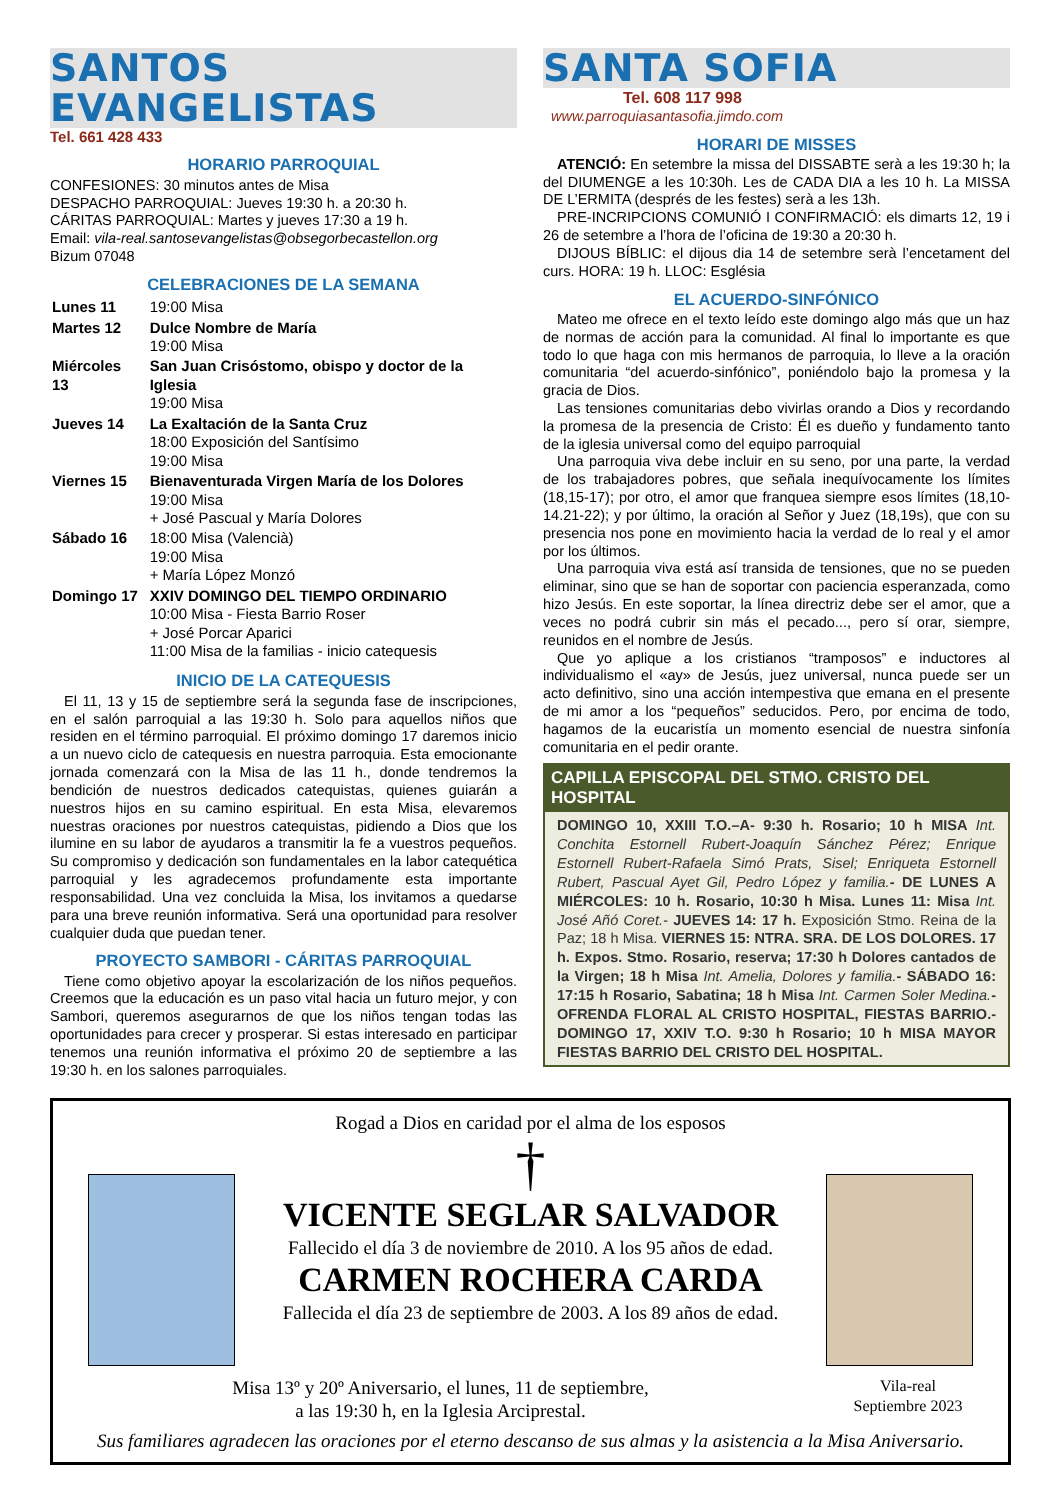SANTOS
EVANGELISTAS
Tel. 661 428 433
HORARIO PARROQUIAL
CONFESIONES: 30 minutos antes de Misa
DESPACHO PARROQUIAL: Jueves 19:30 h. a 20:30 h.
CÁRITAS PARROQUIAL: Martes y jueves 17:30 a 19 h.
Email: vila-real.santosevangelistas@obsegorbecastellon.org
Bizum 07048
CELEBRACIONES DE LA SEMANA
| Lunes 11 | 19:00 Misa |
| Martes 12 | Dulce Nombre de María 19:00 Misa |
| Miércoles 13 | San Juan Crisóstomo, obispo y doctor de la Iglesia 19:00 Misa |
| Jueves 14 | La Exaltación de la Santa Cruz 18:00 Exposición del Santísimo 19:00 Misa |
| Viernes 15 | Bienaventurada Virgen María de los Dolores 19:00 Misa + José Pascual y María Dolores |
| Sábado 16 | 18:00 Misa (Valencià) 19:00 Misa + María López Monzó |
| Domingo 17 | XXIV DOMINGO DEL TIEMPO ORDINARIO 10:00 Misa - Fiesta Barrio Roser + José Porcar Aparici 11:00 Misa de la familias - inicio catequesis |
INICIO DE LA CATEQUESIS
El 11, 13 y 15 de septiembre será la segunda fase de inscripciones, en el salón parroquial a las 19:30 h. Solo para aquellos niños que residen en el término parroquial. El próximo domingo 17 daremos inicio a un nuevo ciclo de catequesis en nuestra parroquia. Esta emocionante jornada comenzará con la Misa de las 11 h., donde tendremos la bendición de nuestros dedicados catequistas, quienes guiarán a nuestros hijos en su camino espiritual. En esta Misa, elevaremos nuestras oraciones por nuestros catequistas, pidiendo a Dios que los ilumine en su labor de ayudaros a transmitir la fe a vuestros pequeños. Su compromiso y dedicación son fundamentales en la labor catequética parroquial y les agradecemos profundamente esta importante responsabilidad. Una vez concluida la Misa, los invitamos a quedarse para una breve reunión informativa. Será una oportunidad para resolver cualquier duda que puedan tener.
PROYECTO SAMBORI - CÁRITAS PARROQUIAL
Tiene como objetivo apoyar la escolarización de los niños pequeños. Creemos que la educación es un paso vital hacia un futuro mejor, y con Sambori, queremos asegurarnos de que los niños tengan todas las oportunidades para crecer y prosperar. Si estas interesado en participar tenemos una reunión informativa el próximo 20 de septiembre a las 19:30 h. en los salones parroquiales.
SANTA SOFIA
Tel. 608 117 998
www.parroquiasantasofia.jimdo.com
HORARI DE MISSES
ATENCIÓ: En setembre la missa del DISSABTE serà a les 19:30 h; la del DIUMENGE a les 10:30h. Les de CADA DIA a les 10 h. La MISSA DE L’ERMITA (després de les festes) serà a les 13h.
PRE-INCRIPCIONS COMUNIÓ I CONFIRMACIÓ: els dimarts 12, 19 i 26 de setembre a l’hora de l’oficina de 19:30 a 20:30 h.
DIJOUS BÍBLIC: el dijous dia 14 de setembre serà l’encetament del curs. HORA: 19 h. LLOC: Església
EL ACUERDO-SINFÓNICO
Mateo me ofrece en el texto leído este domingo algo más que un haz de normas de acción para la comunidad. Al final lo importante es que todo lo que haga con mis hermanos de parroquia, lo lleve a la oración comunitaria “del acuerdo-sinfónico”, poniéndolo bajo la promesa y la gracia de Dios.
Las tensiones comunitarias debo vivirlas orando a Dios y recordando la promesa de la presencia de Cristo: Él es dueño y fundamento tanto de la iglesia universal como del equipo parroquial
Una parroquia viva debe incluir en su seno, por una parte, la verdad de los trabajadores pobres, que señala inequívocamente los límites (18,15-17); por otro, el amor que franquea siempre esos límites (18,10-14.21-22); y por último, la oración al Señor y Juez (18,19s), que con su presencia nos pone en movimiento hacia la verdad de lo real y el amor por los últimos.
Una parroquia viva está así transida de tensiones, que no se pueden eliminar, sino que se han de soportar con paciencia esperanzada, como hizo Jesús. En este soportar, la línea directriz debe ser el amor, que a veces no podrá cubrir sin más el pecado..., pero sí orar, siempre, reunidos en el nombre de Jesús.
Que yo aplique a los cristianos “tramposos” e inductores al individualismo el «ay» de Jesús, juez universal, nunca puede ser un acto definitivo, sino una acción intempestiva que emana en el presente de mi amor a los “pequeños” seducidos. Pero, por encima de todo, hagamos de la eucaristía un momento esencial de nuestra sinfonía comunitaria en el pedir orante.
CAPILLA EPISCOPAL DEL STMO. CRISTO DEL HOSPITAL
DOMINGO 10, XXIII T.O.–A- 9:30 h. Rosario; 10 h MISA Int. Conchita Estornell Rubert-Joaquín Sánchez Pérez; Enrique Estornell Rubert-Rafaela Simó Prats, Sisel; Enriqueta Estornell Rubert, Pascual Ayet Gil, Pedro López y familia.- DE LUNES A MIÉRCOLES: 10 h. Rosario, 10:30 h Misa. Lunes 11: Misa Int. José Añó Coret.- JUEVES 14: 17 h. Exposición Stmo. Reina de la Paz; 18 h Misa. VIERNES 15: NTRA. SRA. DE LOS DOLORES. 17 h. Expos. Stmo. Rosario, reserva; 17:30 h Dolores cantados de la Virgen; 18 h Misa Int. Amelia, Dolores y familia.- SÁBADO 16: 17:15 h Rosario, Sabatina; 18 h Misa Int. Carmen Soler Medina.- OFRENDA FLORAL AL CRISTO HOSPITAL, FIESTAS BARRIO.- DOMINGO 17, XXIV T.O. 9:30 h Rosario; 10 h MISA MAYOR FIESTAS BARRIO DEL CRISTO DEL HOSPITAL.
Rogad a Dios en caridad por el alma de los esposos
†
VICENTE SEGLAR SALVADOR
Fallecido el día 3 de noviembre de 2010. A los 95 años de edad.
CARMEN ROCHERA CARDA
Fallecida el día 23 de septiembre de 2003. A los 89 años de edad.
Misa 13º y 20º Aniversario, el lunes, 11 de septiembre,
a las 19:30 h, en la Iglesia Arciprestal.
Vila-real
Septiembre 2023
Sus familiares agradecen las oraciones por el eterno descanso de sus almas y la asistencia a la Misa Aniversario.